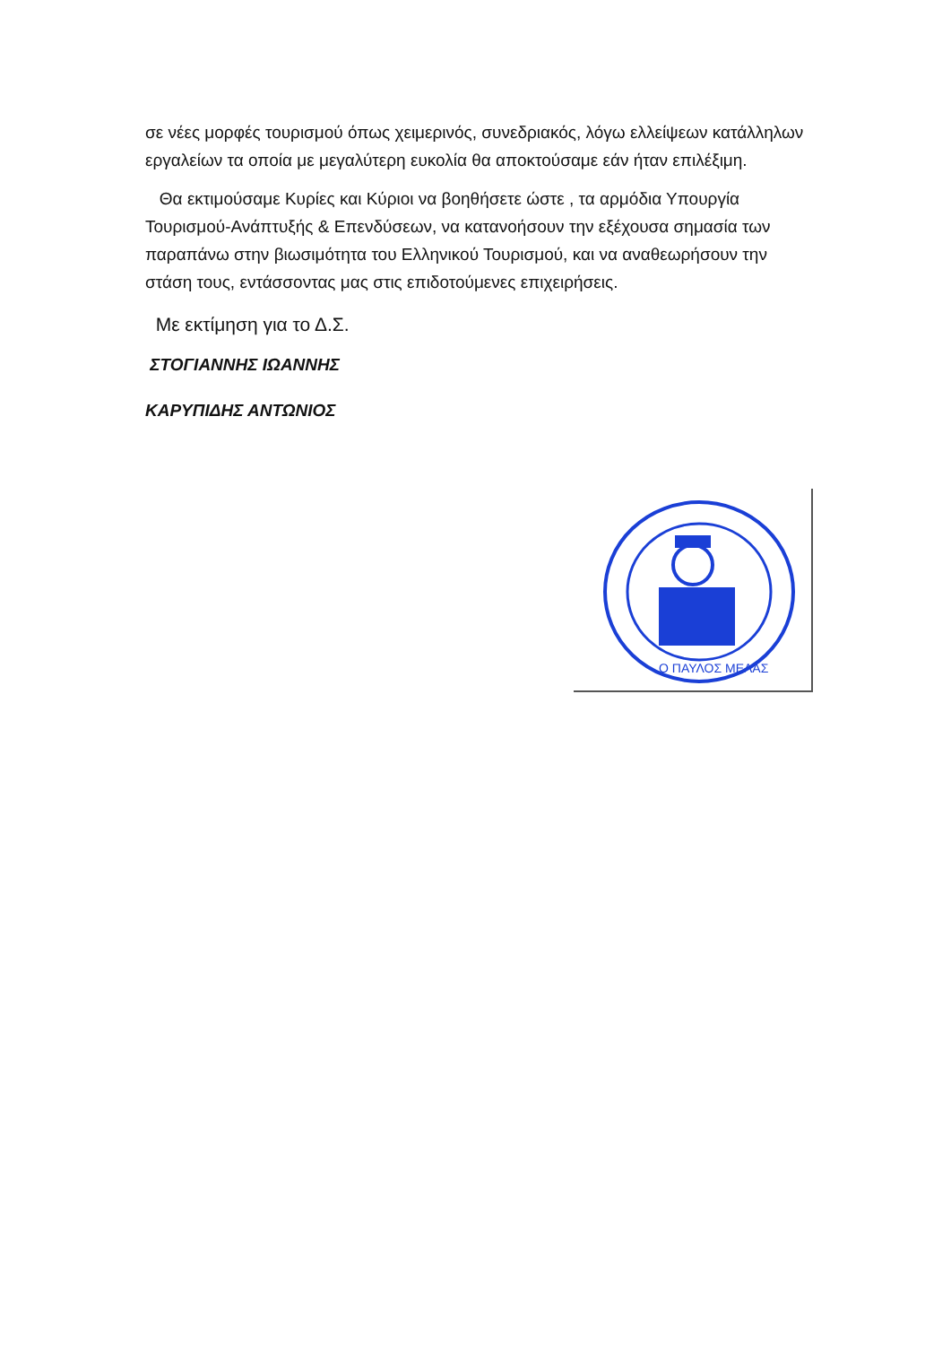σε νέες μορφές τουρισμού όπως χειμερινός, συνεδριακός, λόγω ελλείψεων κατάλληλων εργαλείων τα οποία με μεγαλύτερη ευκολία θα αποκτούσαμε εάν ήταν επιλέξιμη.
Θα εκτιμούσαμε Κυρίες και Κύριοι να βοηθήσετε ώστε , τα αρμόδια Υπουργία Τουρισμού-Ανάπτυξής & Επενδύσεων, να κατανοήσουν την εξέχουσα σημασία των παραπάνω στην βιωσιμότητα του Ελληνικού Τουρισμού, και να αναθεωρήσουν την στάση τους, εντάσσοντας μας στις επιδοτούμενες επιχειρήσεις.
Με εκτίμηση για το Δ.Σ.
ΣΤΟΓΙΑΝΝΗΣ ΙΩΑΝΝΗΣ
ΚΑΡΥΠΙΔΗΣ ΑΝΤΩΝΙΟΣ
Ο ΠΑΥΛΟΣ ΜΕΛΑΣ